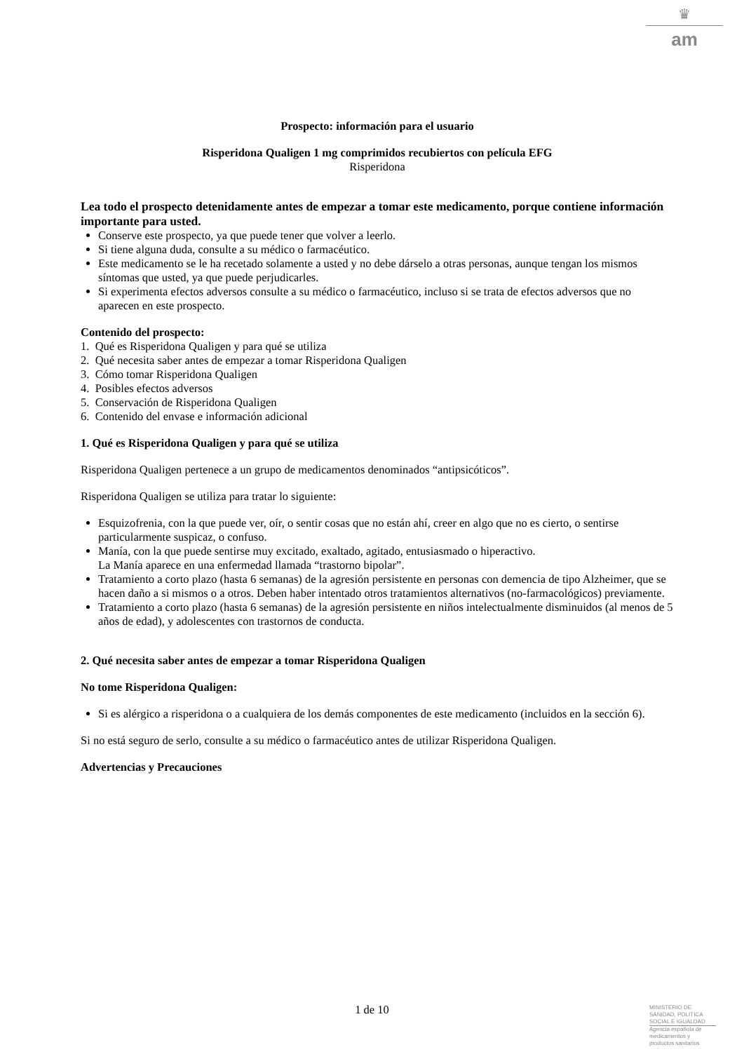♛
am
Prospecto: información para el usuario
Risperidona Qualigen 1 mg comprimidos recubiertos con película EFG
Risperidona
Lea todo el prospecto detenidamente antes de empezar a tomar este medicamento, porque contiene información importante para usted.
Conserve este prospecto, ya que puede tener que volver a leerlo.
Si tiene alguna duda, consulte a su médico o farmacéutico.
Este medicamento se le ha recetado solamente a usted y no debe dárselo a otras personas, aunque tengan los mismos síntomas que usted, ya que puede perjudicarles.
Si experimenta efectos adversos consulte a su médico o farmacéutico, incluso si se trata de efectos adversos que no aparecen en este prospecto.
Contenido del prospecto:
1. Qué es Risperidona Qualigen y para qué se utiliza
2. Qué necesita saber antes de empezar a tomar Risperidona Qualigen
3. Cómo tomar Risperidona Qualigen
4. Posibles efectos adversos
5. Conservación de Risperidona Qualigen
6. Contenido del envase e información adicional
1. Qué es Risperidona Qualigen y para qué se utiliza
Risperidona Qualigen pertenece a un grupo de medicamentos denominados “antipsicóticos”.
Risperidona Qualigen se utiliza para tratar lo siguiente:
Esquizofrenia, con la que puede ver, oír, o sentir cosas que no están ahí, creer en algo que no es cierto, o sentirse particularmente suspicaz, o confuso.
Manía, con la que puede sentirse muy excitado, exaltado, agitado, entusiasmado o hiperactivo.
La Manía aparece en una enfermedad llamada “trastorno bipolar”.
Tratamiento a corto plazo (hasta 6 semanas) de la agresión persistente en personas con demencia de tipo Alzheimer, que se hacen daño a si mismos o a otros. Deben haber intentado otros tratamientos alternativos (no-farmacológicos) previamente.
Tratamiento a corto plazo (hasta 6 semanas) de la agresión persistente en niños intelectualmente disminuidos (al menos de 5 años de edad), y adolescentes con trastornos de conducta.
2. Qué necesita saber antes de empezar a tomar Risperidona Qualigen
No tome Risperidona Qualigen:
Si es alérgico a risperidona o a cualquiera de los demás componentes de este medicamento (incluidos en la sección 6).
Si no está seguro de serlo, consulte a su médico o farmacéutico antes de utilizar Risperidona Qualigen.
Advertencias y Precauciones
1 de 10
MINISTERIO DE
SANIDAD, POLITICA
SOCIAL E IGUALDAD
Agencia española de
medicamentos y
productos sanitarios